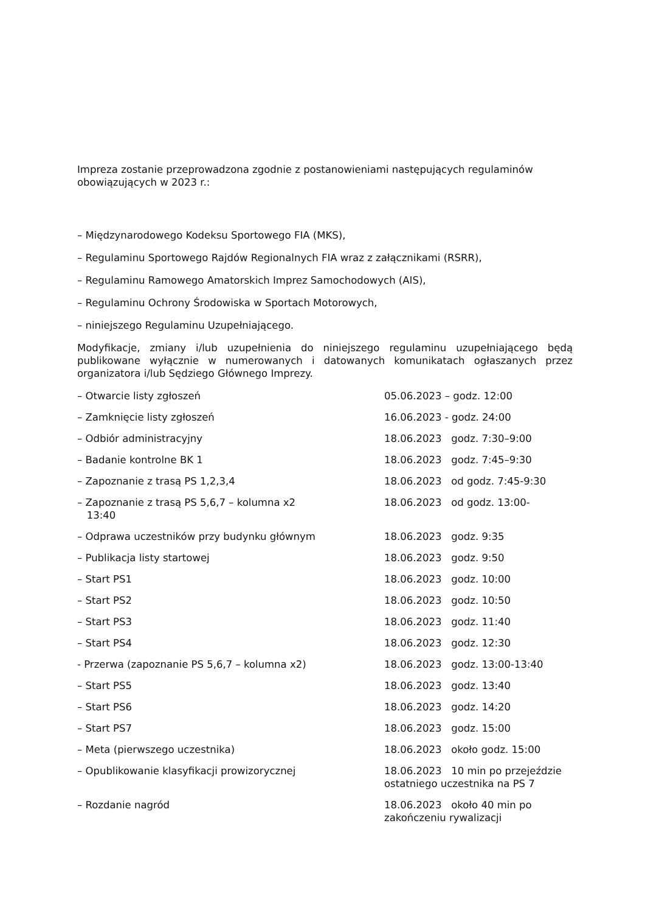Impreza zostanie przeprowadzona zgodnie z postanowieniami następujących regulaminów obowiązujących w 2023 r.:
– Międzynarodowego Kodeksu Sportowego FIA (MKS),
– Regulaminu Sportowego Rajdów Regionalnych FIA wraz z załącznikami (RSRR),
– Regulaminu Ramowego Amatorskich Imprez Samochodowych (AIS),
– Regulaminu Ochrony Środowiska w Sportach Motorowych,
– niniejszego Regulaminu Uzupełniającego.
Modyfikacje, zmiany i/lub uzupełnienia do niniejszego regulaminu uzupełniającego będą publikowane wyłącznie w numerowanych i datowanych komunikatach ogłaszanych przez organizatora i/lub Sędziego Głównego Imprezy.
| – Otwarcie listy zgłoszeń | 05.06.2023 – godz. 12:00 |
| – Zamknięcie listy zgłoszeń | 16.06.2023 - godz. 24:00 |
| – Odbiór administracyjny | 18.06.2023 godz. 7:30–9:00 |
| – Badanie kontrolne BK 1 | 18.06.2023 godz. 7:45–9:30 |
| – Zapoznanie z trasą PS 1,2,3,4 | 18.06.2023 od godz. 7:45-9:30 |
| – Zapoznanie z trasą PS 5,6,7 – kolumna x2 13:40 | 18.06.2023 od godz. 13:00- |
| – Odprawa uczestników przy budynku głównym | 18.06.2023 godz. 9:35 |
| – Publikacja listy startowej | 18.06.2023 godz. 9:50 |
| – Start PS1 | 18.06.2023 godz. 10:00 |
| – Start PS2 | 18.06.2023 godz. 10:50 |
| – Start PS3 | 18.06.2023 godz. 11:40 |
| – Start PS4 | 18.06.2023 godz. 12:30 |
| - Przerwa (zapoznanie PS 5,6,7 – kolumna x2) | 18.06.2023 godz. 13:00-13:40 |
| – Start PS5 | 18.06.2023 godz. 13:40 |
| – Start PS6 | 18.06.2023 godz. 14:20 |
| – Start PS7 | 18.06.2023 godz. 15:00 |
| – Meta (pierwszego uczestnika) | 18.06.2023 około godz. 15:00 |
| – Opublikowanie klasyfikacji prowizorycznej | 18.06.2023 10 min po przejeździe ostatniego uczestnika na PS 7 |
| – Rozdanie nagród | 18.06.2023 około 40 min po zakończeniu rywalizacji |